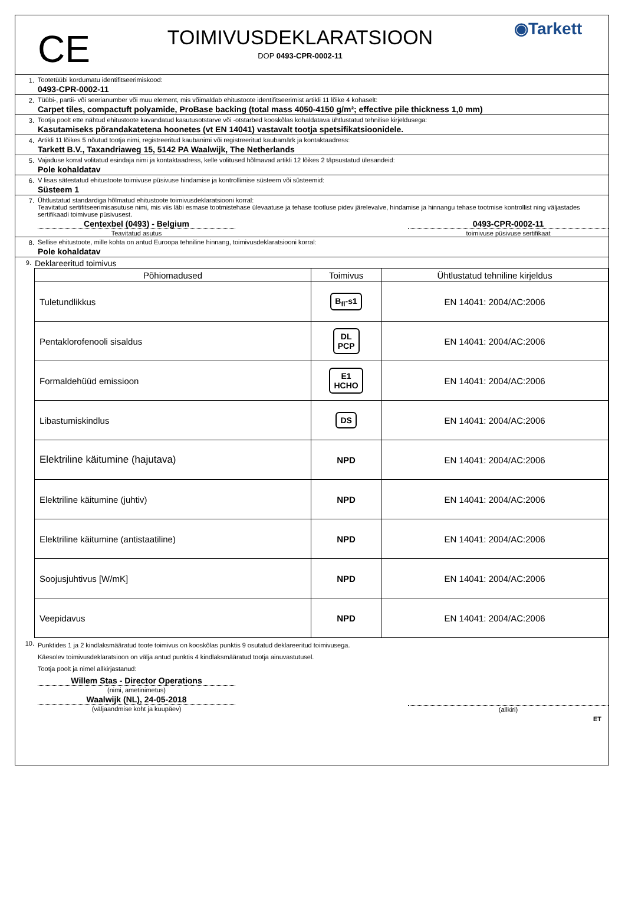CE
TOIMIVUSDEKLARATSIOON
DOP 0493-CPR-0002-11
◉Tarkett
1. Tootetüübi kordumatu identifitseerimiskood:
0493-CPR-0002-11
2. Tüübi-, partii- või seerianumber või muu element, mis võimaldab ehitustoote identifitseerimist artikli 11 lõike 4 kohaselt:
Carpet tiles, compactuft polyamide, ProBase backing (total mass 4050-4150 g/m²; effective pile thickness 1,0 mm)
3. Tootja poolt ette nähtud ehitustoote kavandatud kasutusotstarve või -otstarbed kooskõlas kohaldatava ühtlustatud tehnilise kirjeldusega:
Kasutamiseks põrandakatetena hoonetes (vt EN 14041) vastavalt tootja spetsifikatsioonidele.
4. Artikli 11 lõikes 5 nõutud tootja nimi, registreeritud kaubanimi või registreeritud kaubamärk ja kontaktaadress:
Tarkett B.V., Taxandriaweg 15, 5142 PA Waalwijk, The Netherlands
5. Vajaduse korral volitatud esindaja nimi ja kontaktaadress, kelle volitused hõlmavad artikli 12 lõikes 2 täpsustatud ülesandeid:
Pole kohaldatav
6. V lisas sätestatud ehitustoote toimivuse püsivuse hindamise ja kontrollimise süsteem või süsteemid:
Süsteem 1
7. Ühtlustatud standardiga hõlmatud ehitustoote toimivusdeklaratsiooni korral:
Teavitatud sertifitseerimisasutuse nimi, mis viis läbi esmase tootmistehase ülevaatuse ja tehase tootluse pidev järelevalve, hindamise ja hinnangu tehase tootmise kontrollist ning väljastades sertifikaadi toimivuse püsivusest.
Centexbel (0493) - Belgium
Teavitatud asutus
0493-CPR-0002-11
toimivuse püsivuse sertifikaat
8. Sellise ehitustoote, mille kohta on antud Euroopa tehniline hinnang, toimivusdeklaratsiooni korral:
Pole kohaldatav
9.
Deklareeritud toimivus
| Põhiomadused | Toimivus | Ühtlustatud tehniline kirjeldus |
| --- | --- | --- |
| Tuletundlikkus | B<sub>fl</sub>-s1 | EN 14041: 2004/AC:2006 |
| Pentaklorofenooli sisaldus | DL PCP | EN 14041: 2004/AC:2006 |
| Formaldehüüd emissioon | E1 HCHO | EN 14041: 2004/AC:2006 |
| Libastumiskindlus | DS | EN 14041: 2004/AC:2006 |
| Elektriline käitumine (hajutava) | NPD | EN 14041: 2004/AC:2006 |
| Elektriline käitumine (juhtiv) | NPD | EN 14041: 2004/AC:2006 |
| Elektriline käitumine (antistaatiline) | NPD | EN 14041: 2004/AC:2006 |
| Soojusjuhtivus [W/mK] | NPD | EN 14041: 2004/AC:2006 |
| Veepidavus | NPD | EN 14041: 2004/AC:2006 |
10.
Punktides 1 ja 2 kindlaksmääratud toote toimivus on kooskõlas punktis 9 osutatud deklareeritud toimivusega.
Käesolev toimivusdeklaratsioon on välja antud punktis 4 kindlaksmääratud tootja ainuvastutusel.
Tootja poolt ja nimel allkirjastanud:
Willem Stas - Director Operations
(nimi, ametinimetus)
Waalwijk (NL), 24-05-2018
(väljaandmise koht ja kuupäev)
(allkiri)
ET